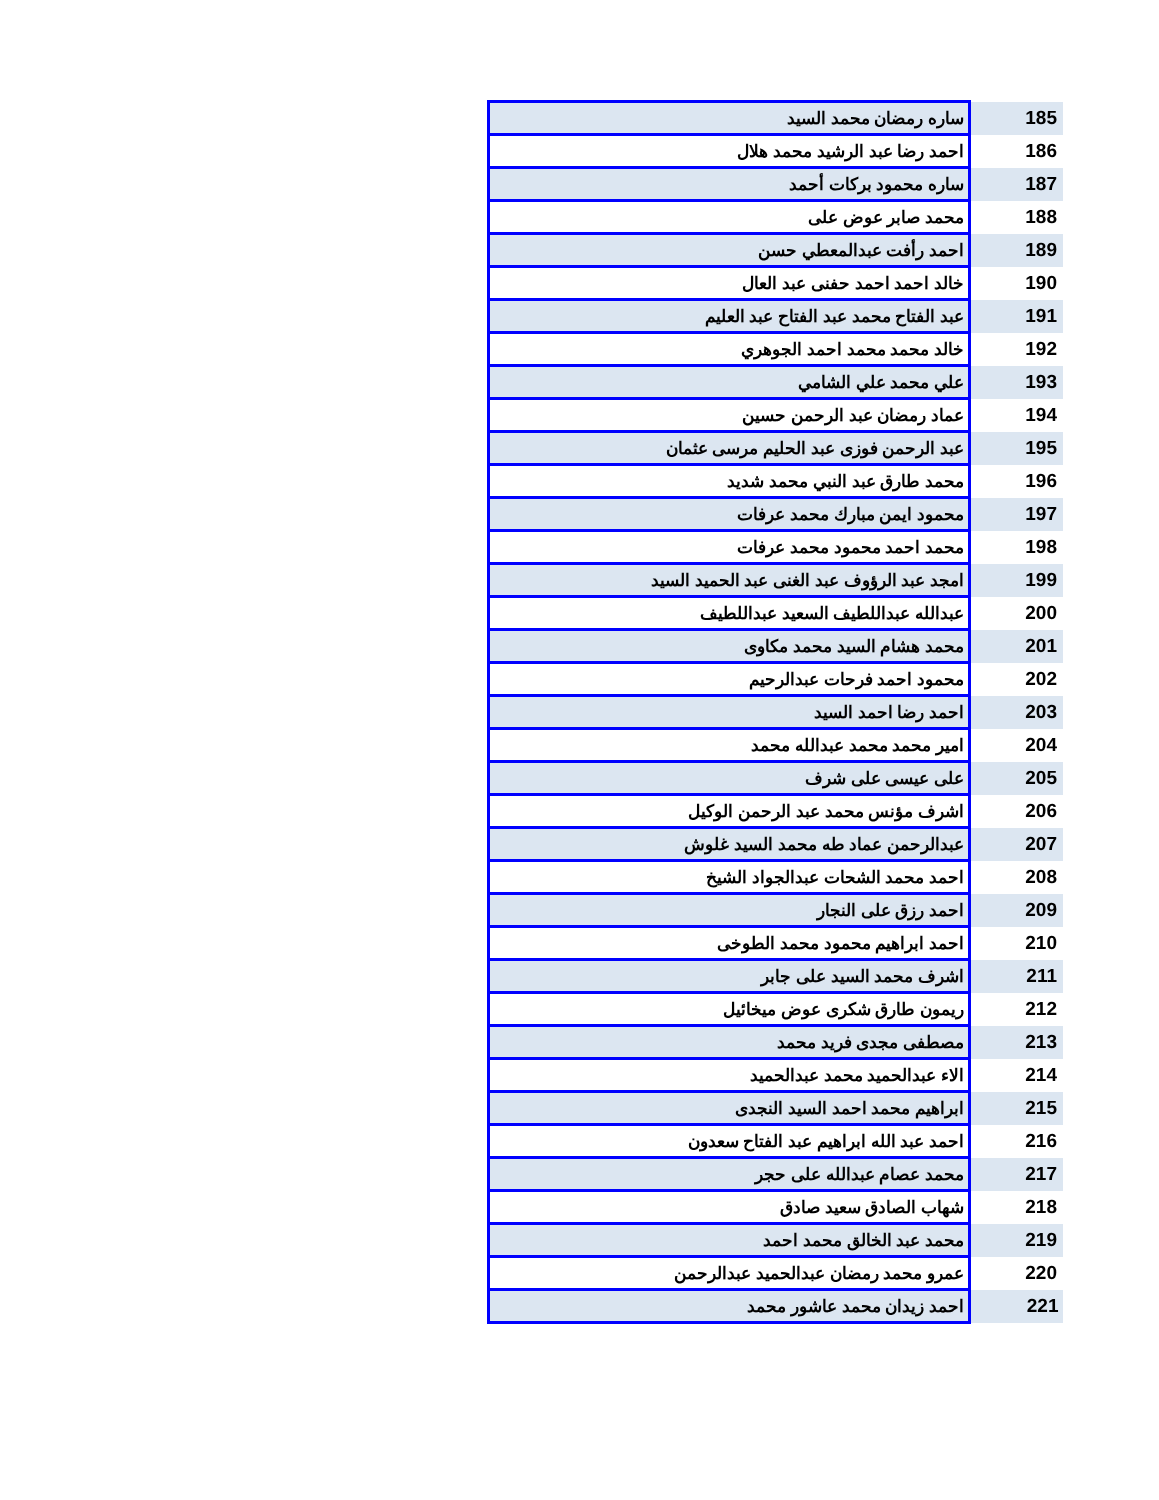| ساره رمضان محمد السيد | 185 |
| احمد رضا عبد الرشيد محمد هلال | 186 |
| ساره محمود بركات أحمد | 187 |
| محمد صابر عوض على | 188 |
| احمد رأفت عبدالمعطي حسن | 189 |
| خالد احمد احمد حفنى عبد العال | 190 |
| عبد الفتاح محمد عبد الفتاح عبد العليم | 191 |
| خالد محمد محمد احمد الجوهري | 192 |
| علي محمد علي الشامي | 193 |
| عماد رمضان عبد الرحمن حسين | 194 |
| عبد الرحمن فوزى عبد الحليم مرسى عثمان | 195 |
| محمد طارق عبد النبي محمد شديد | 196 |
| محمود ايمن مبارك محمد عرفات | 197 |
| محمد احمد محمود محمد عرفات | 198 |
| امجد عبد الرؤوف عبد الغنى عبد الحميد السيد | 199 |
| عبدالله عبداللطيف السعيد عبداللطيف | 200 |
| محمد هشام السيد محمد مكاوى | 201 |
| محمود احمد فرحات عبدالرحيم | 202 |
| احمد رضا احمد السيد | 203 |
| امير محمد محمد عبدالله محمد | 204 |
| على عيسى على شرف | 205 |
| اشرف مؤنس محمد عبد الرحمن الوكيل | 206 |
| عبدالرحمن عماد طه محمد السيد غلوش | 207 |
| احمد محمد الشحات عبدالجواد الشيخ | 208 |
| احمد رزق على النجار | 209 |
| احمد ابراهيم محمود محمد الطوخى | 210 |
| اشرف محمد السيد على جابر | 211 |
| ريمون طارق شكرى عوض ميخائيل | 212 |
| مصطفى مجدى فريد محمد | 213 |
| الاء عبدالحميد محمد عبدالحميد | 214 |
| ابراهيم محمد احمد السيد النجدى | 215 |
| احمد عبد الله ابراهيم عبد الفتاح سعدون | 216 |
| محمد عصام عبدالله على حجر | 217 |
| شهاب الصادق سعيد صادق | 218 |
| محمد عبد الخالق محمد احمد | 219 |
| عمرو محمد رمضان عبدالحميد عبدالرحمن | 220 |
| احمد زيدان محمد عاشور محمد | 221 |